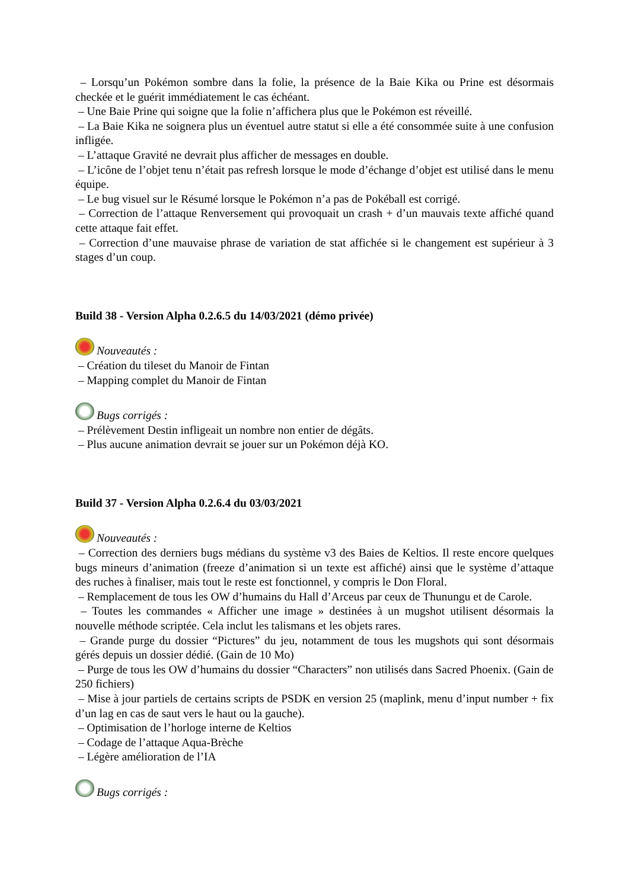– Lorsqu’un Pokémon sombre dans la folie, la présence de la Baie Kika ou Prine est désormais checkée et le guérit immédiatement le cas échéant.
– Une Baie Prine qui soigne que la folie n’affichera plus que le Pokémon est réveillé.
– La Baie Kika ne soignera plus un éventuel autre statut si elle a été consommée suite à une confusion infligée.
– L’attaque Gravité ne devrait plus afficher de messages en double.
– L’icône de l’objet tenu n’était pas refresh lorsque le mode d’échange d’objet est utilisé dans le menu équipe.
– Le bug visuel sur le Résumé lorsque le Pokémon n’a pas de Pokéball est corrigé.
– Correction de l’attaque Renversement qui provoquait un crash + d’un mauvais texte affiché quand cette attaque fait effet.
– Correction d’une mauvaise phrase de variation de stat affichée si le changement est supérieur à 3 stages d’un coup.
Build 38 - Version Alpha 0.2.6.5 du 14/03/2021 (démo privée)
Nouveautés :
– Création du tileset du Manoir de Fintan
– Mapping complet du Manoir de Fintan
Bugs corrigés :
– Prélèvement Destin infligeait un nombre non entier de dégâts.
– Plus aucune animation devrait se jouer sur un Pokémon déjà KO.
Build 37 - Version Alpha 0.2.6.4 du 03/03/2021
Nouveautés :
– Correction des derniers bugs médians du système v3 des Baies de Keltios. Il reste encore quelques bugs mineurs d’animation (freeze d’animation si un texte est affiché) ainsi que le système d’attaque des ruches à finaliser, mais tout le reste est fonctionnel, y compris le Don Floral.
– Remplacement de tous les OW d’humains du Hall d’Arceus par ceux de Thunungu et de Carole.
– Toutes les commandes « Afficher une image » destinées à un mugshot utilisent désormais la nouvelle méthode scriptée. Cela inclut les talismans et les objets rares.
– Grande purge du dossier “Pictures” du jeu, notamment de tous les mugshots qui sont désormais gérés depuis un dossier dédié. (Gain de 10 Mo)
– Purge de tous les OW d’humains du dossier “Characters” non utilisés dans Sacred Phoenix. (Gain de 250 fichiers)
– Mise à jour partiels de certains scripts de PSDK en version 25 (maplink, menu d’input number + fix d’un lag en cas de saut vers le haut ou la gauche).
– Optimisation de l’horloge interne de Keltios
– Codage de l’attaque Aqua-Brèche
– Légère amélioration de l’IA
Bugs corrigés :